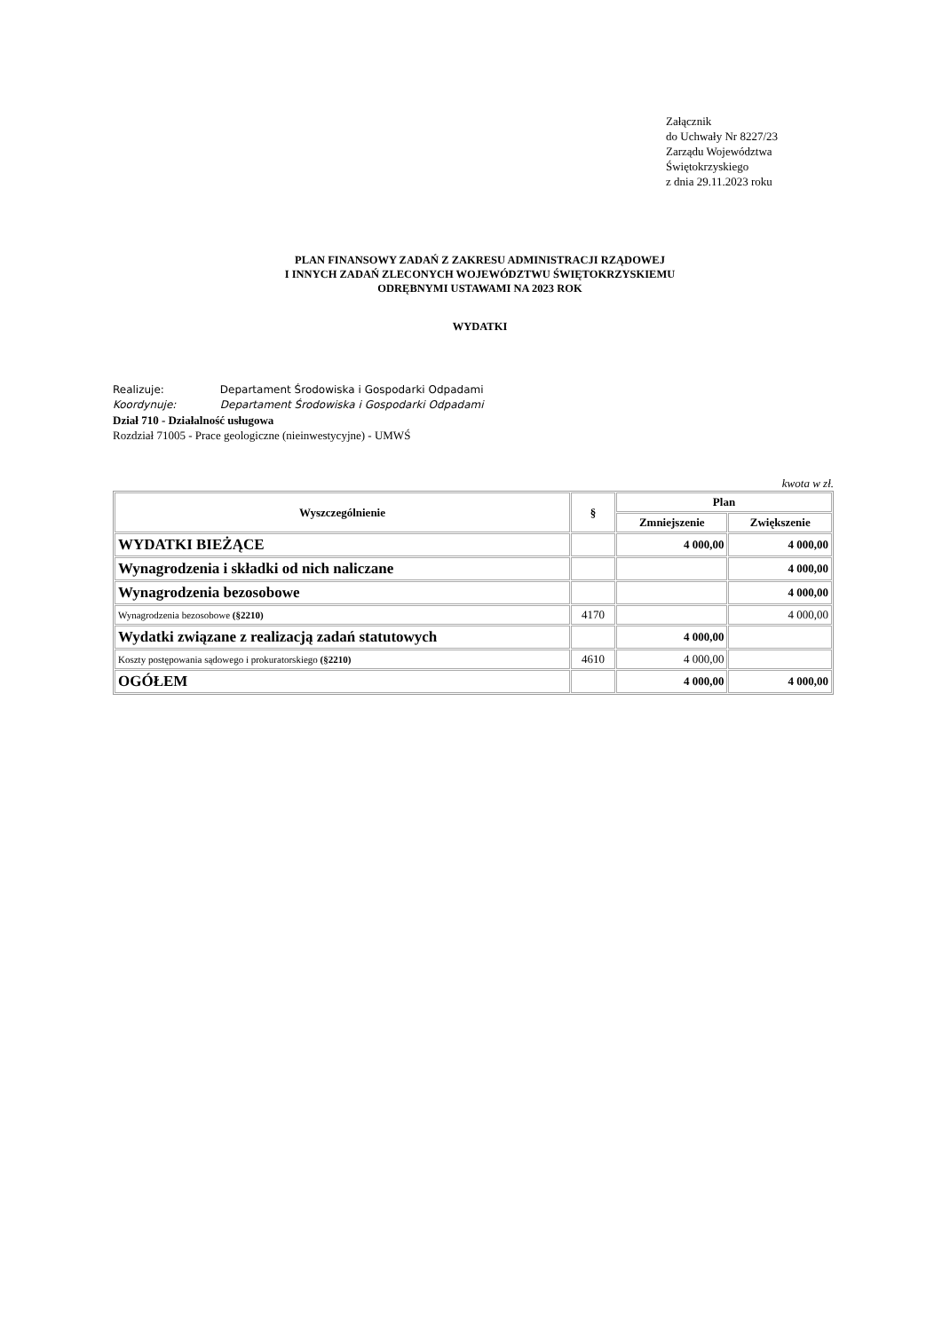Załącznik
do Uchwały Nr 8227/23
Zarządu Województwa
Świętokrzyskiego
z dnia 29.11.2023 roku
PLAN FINANSOWY ZADAŃ Z ZAKRESU ADMINISTRACJI RZĄDOWEJ
I INNYCH ZADAŃ ZLECONYCH WOJEWÓDZTWU ŚWIĘTOKRZYSKIEMU
ODRĘBNYMI USTAWAMI NA 2023 ROK
WYDATKI
Realizuje: Departament Środowiska i Gospodarki Odpadami
Koordynuje: Departament Środowiska i Gospodarki Odpadami
Dział 710 - Działalność usługowa
Rozdział 71005 - Prace geologiczne (nieinwestycyjne) - UMWŚ
kwota w zł.
| Wyszczególnienie | § | Plan | |
| --- | --- | --- | --- |
| | | Zmniejszenie | Zwiększenie |
| WYDATKI BIEŻĄCE | | 4 000,00 | 4 000,00 |
| Wynagrodzenia i składki od nich naliczane | | | 4 000,00 |
| Wynagrodzenia bezosobowe | | | 4 000,00 |
| Wynagrodzenia bezosobowe (§2210) | 4170 | | 4 000,00 |
| Wydatki związane z realizacją zadań statutowych | | 4 000,00 | |
| Koszty postępowania sądowego i prokuratorskiego (§2210) | 4610 | 4 000,00 | |
| OGÓŁEM | | 4 000,00 | 4 000,00 |